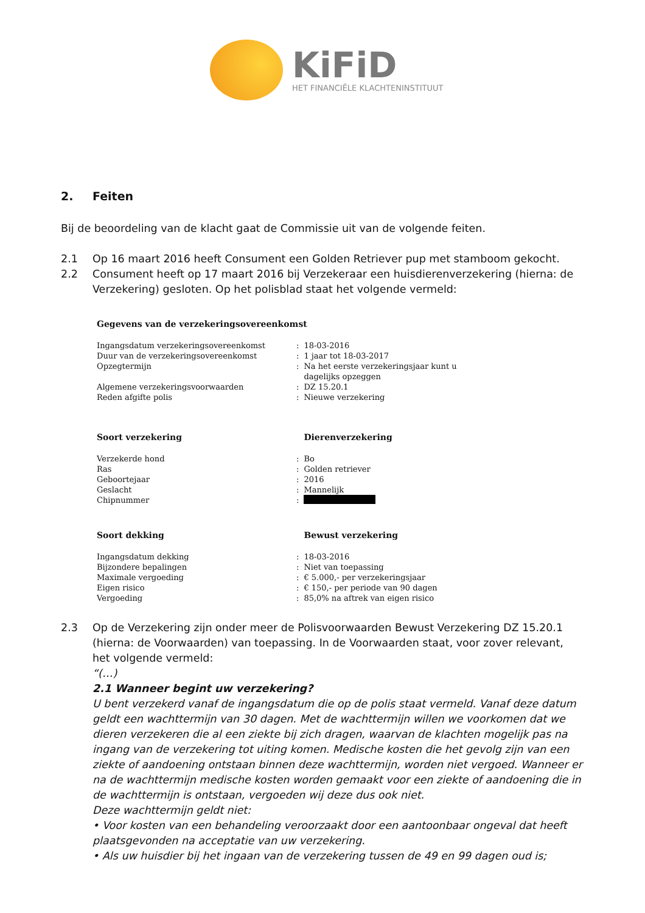KiFiD
HET FINANCIËLE KLACHTENINSTITUUT
2. Feiten
Bij de beoordeling van de klacht gaat de Commissie uit van de volgende feiten.
2.1 Op 16 maart 2016 heeft Consument een Golden Retriever pup met stamboom gekocht.
2.2 Consument heeft op 17 maart 2016 bij Verzekeraar een huisdierenverzekering (hierna: de Verzekering) gesloten. Op het polisblad staat het volgende vermeld:
| Gegevens van de verzekeringsovereenkomst | | |
| --- | --- | --- |
| Ingangsdatum verzekeringsovereenkomst | : | 18-03-2016 |
| Duur van de verzekeringsovereenkomst | : | 1 jaar tot 18-03-2017 |
| Opzegtermijn | : | Na het eerste verzekeringsjaar kunt u dagelijks opzeggen |
| Algemene verzekeringsvoorwaarden | : | DZ 15.20.1 |
| Reden afgifte polis | : | Nieuwe verzekering |
| Soort verzekering | | Dierenverzekering |
| Verzekerde hond | : | Bo |
| Ras | : | Golden retriever |
| Geboortejaar | : | 2016 |
| Geslacht | : | Mannelijk |
| Chipnummer | : | |
| Soort dekking | | Bewust verzekering |
| Ingangsdatum dekking | : | 18-03-2016 |
| Bijzondere bepalingen | : | Niet van toepassing |
| Maximale vergoeding | : | € 5.000,- per verzekeringsjaar |
| Eigen risico | : | € 150,- per periode van 90 dagen |
| Vergoeding | : | 85,0% na aftrek van eigen risico |
2.3 Op de Verzekering zijn onder meer de Polisvoorwaarden Bewust Verzekering DZ 15.20.1 (hierna: de Voorwaarden) van toepassing. In de Voorwaarden staat, voor zover relevant, het volgende vermeld:
“(…)
2.1 Wanneer begint uw verzekering?
U bent verzekerd vanaf de ingangsdatum die op de polis staat vermeld. Vanaf deze datum geldt een wachttermijn van 30 dagen. Met de wachttermijn willen we voorkomen dat we dieren verzekeren die al een ziekte bij zich dragen, waarvan de klachten mogelijk pas na ingang van de verzekering tot uiting komen. Medische kosten die het gevolg zijn van een ziekte of aandoening ontstaan binnen deze wachttermijn, worden niet vergoed. Wanneer er na de wachttermijn medische kosten worden gemaakt voor een ziekte of aandoening die in de wachttermijn is ontstaan, vergoeden wij deze dus ook niet.
Deze wachttermijn geldt niet:
• Voor kosten van een behandeling veroorzaakt door een aantoonbaar ongeval dat heeft plaatsgevonden na acceptatie van uw verzekering.
• Als uw huisdier bij het ingaan van de verzekering tussen de 49 en 99 dagen oud is;